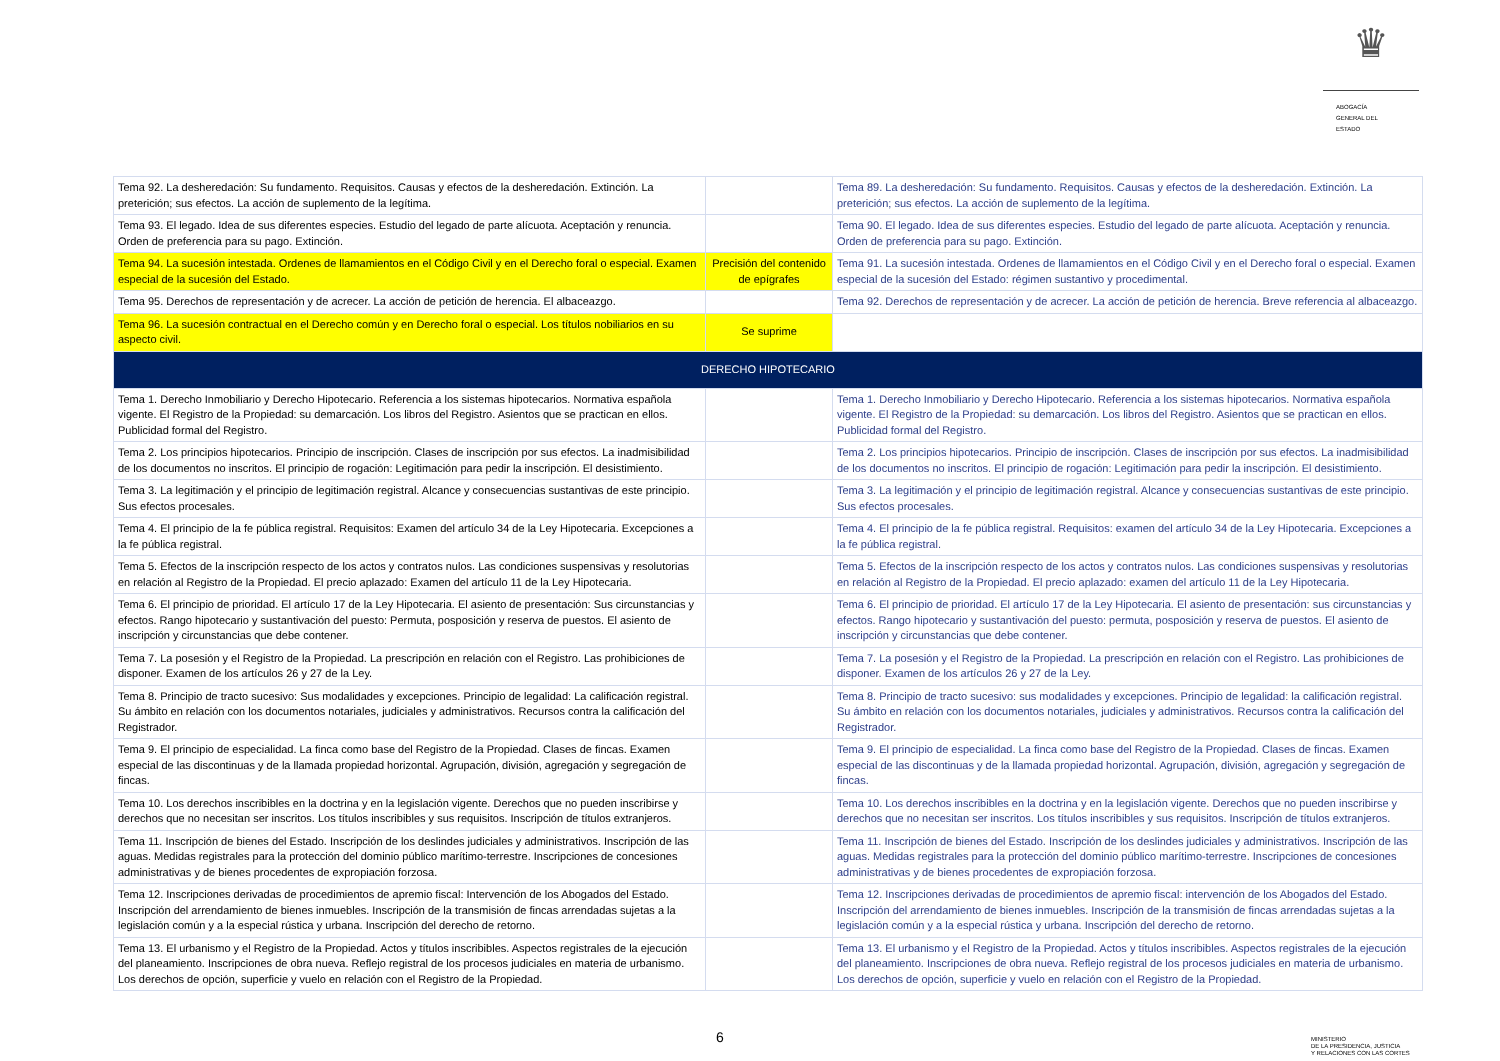♛
ABOGACÍA
GENERAL DEL
ESTADO
| Tema 92. La desheredación: Su fundamento. Requisitos. Causas y efectos de la desheredación. Extinción. La preterición; sus efectos. La acción de suplemento de la legítima. | | Tema 89. La desheredación: Su fundamento. Requisitos. Causas y efectos de la desheredación. Extinción. La preterición; sus efectos. La acción de suplemento de la legítima. |
| Tema 93. El legado. Idea de sus diferentes especies. Estudio del legado de parte alícuota. Aceptación y renuncia. Orden de preferencia para su pago. Extinción. | | Tema 90. El legado. Idea de sus diferentes especies. Estudio del legado de parte alícuota. Aceptación y renuncia. Orden de preferencia para su pago. Extinción. |
| Tema 94. La sucesión intestada. Ordenes de llamamientos en el Código Civil y en el Derecho foral o especial. Examen especial de la sucesión del Estado. | Precisión del contenido de epígrafes | Tema 91. La sucesión intestada. Ordenes de llamamientos en el Código Civil y en el Derecho foral o especial. Examen especial de la sucesión del Estado: régimen sustantivo y procedimental. |
| Tema 95. Derechos de representación y de acrecer. La acción de petición de herencia. El albaceazgo. | | Tema 92. Derechos de representación y de acrecer. La acción de petición de herencia. Breve referencia al albaceazgo. |
| Tema 96. La sucesión contractual en el Derecho común y en Derecho foral o especial. Los títulos nobiliarios en su aspecto civil. | Se suprime | |
| DERECHO HIPOTECARIO | | |
| Tema 1. Derecho Inmobiliario y Derecho Hipotecario. Referencia a los sistemas hipotecarios. Normativa española vigente. El Registro de la Propiedad: su demarcación. Los libros del Registro. Asientos que se practican en ellos. Publicidad formal del Registro. | | Tema 1. Derecho Inmobiliario y Derecho Hipotecario. Referencia a los sistemas hipotecarios. Normativa española vigente. El Registro de la Propiedad: su demarcación. Los libros del Registro. Asientos que se practican en ellos. Publicidad formal del Registro. |
| Tema 2. Los principios hipotecarios. Principio de inscripción. Clases de inscripción por sus efectos. La inadmisibilidad de los documentos no inscritos. El principio de rogación: Legitimación para pedir la inscripción. El desistimiento. | | Tema 2. Los principios hipotecarios. Principio de inscripción. Clases de inscripción por sus efectos. La inadmisibilidad de los documentos no inscritos. El principio de rogación: Legitimación para pedir la inscripción. El desistimiento. |
| Tema 3. La legitimación y el principio de legitimación registral. Alcance y consecuencias sustantivas de este principio. Sus efectos procesales. | | Tema 3. La legitimación y el principio de legitimación registral. Alcance y consecuencias sustantivas de este principio. Sus efectos procesales. |
| Tema 4. El principio de la fe pública registral. Requisitos: Examen del artículo 34 de la Ley Hipotecaria. Excepciones a la fe pública registral. | | Tema 4. El principio de la fe pública registral. Requisitos: examen del artículo 34 de la Ley Hipotecaria. Excepciones a la fe pública registral. |
| Tema 5. Efectos de la inscripción respecto de los actos y contratos nulos. Las condiciones suspensivas y resolutorias en relación al Registro de la Propiedad. El precio aplazado: Examen del artículo 11 de la Ley Hipotecaria. | | Tema 5. Efectos de la inscripción respecto de los actos y contratos nulos. Las condiciones suspensivas y resolutorias en relación al Registro de la Propiedad. El precio aplazado: examen del artículo 11 de la Ley Hipotecaria. |
| Tema 6. El principio de prioridad. El artículo 17 de la Ley Hipotecaria. El asiento de presentación: Sus circunstancias y efectos. Rango hipotecario y sustantivación del puesto: Permuta, posposición y reserva de puestos. El asiento de inscripción y circunstancias que debe contener. | | Tema 6. El principio de prioridad. El artículo 17 de la Ley Hipotecaria. El asiento de presentación: sus circunstancias y efectos. Rango hipotecario y sustantivación del puesto: permuta, posposición y reserva de puestos. El asiento de inscripción y circunstancias que debe contener. |
| Tema 7. La posesión y el Registro de la Propiedad. La prescripción en relación con el Registro. Las prohibiciones de disponer. Examen de los artículos 26 y 27 de la Ley. | | Tema 7. La posesión y el Registro de la Propiedad. La prescripción en relación con el Registro. Las prohibiciones de disponer. Examen de los artículos 26 y 27 de la Ley. |
| Tema 8. Principio de tracto sucesivo: Sus modalidades y excepciones. Principio de legalidad: La calificación registral. Su ámbito en relación con los documentos notariales, judiciales y administrativos. Recursos contra la calificación del Registrador. | | Tema 8. Principio de tracto sucesivo: sus modalidades y excepciones. Principio de legalidad: la calificación registral. Su ámbito en relación con los documentos notariales, judiciales y administrativos. Recursos contra la calificación del Registrador. |
| Tema 9. El principio de especialidad. La finca como base del Registro de la Propiedad. Clases de fincas. Examen especial de las discontinuas y de la llamada propiedad horizontal. Agrupación, división, agregación y segregación de fincas. | | Tema 9. El principio de especialidad. La finca como base del Registro de la Propiedad. Clases de fincas. Examen especial de las discontinuas y de la llamada propiedad horizontal. Agrupación, división, agregación y segregación de fincas. |
| Tema 10. Los derechos inscribibles en la doctrina y en la legislación vigente. Derechos que no pueden inscribirse y derechos que no necesitan ser inscritos. Los títulos inscribibles y sus requisitos. Inscripción de títulos extranjeros. | | Tema 10. Los derechos inscribibles en la doctrina y en la legislación vigente. Derechos que no pueden inscribirse y derechos que no necesitan ser inscritos. Los títulos inscribibles y sus requisitos. Inscripción de títulos extranjeros. |
| Tema 11. Inscripción de bienes del Estado. Inscripción de los deslindes judiciales y administrativos. Inscripción de las aguas. Medidas registrales para la protección del dominio público marítimo-terrestre. Inscripciones de concesiones administrativas y de bienes procedentes de expropiación forzosa. | | Tema 11. Inscripción de bienes del Estado. Inscripción de los deslindes judiciales y administrativos. Inscripción de las aguas. Medidas registrales para la protección del dominio público marítimo-terrestre. Inscripciones de concesiones administrativas y de bienes procedentes de expropiación forzosa. |
| Tema 12. Inscripciones derivadas de procedimientos de apremio fiscal: Intervención de los Abogados del Estado. Inscripción del arrendamiento de bienes inmuebles. Inscripción de la transmisión de fincas arrendadas sujetas a la legislación común y a la especial rústica y urbana. Inscripción del derecho de retorno. | | Tema 12. Inscripciones derivadas de procedimientos de apremio fiscal: intervención de los Abogados del Estado. Inscripción del arrendamiento de bienes inmuebles. Inscripción de la transmisión de fincas arrendadas sujetas a la legislación común y a la especial rústica y urbana. Inscripción del derecho de retorno. |
| Tema 13. El urbanismo y el Registro de la Propiedad. Actos y títulos inscribibles. Aspectos registrales de la ejecución del planeamiento. Inscripciones de obra nueva. Reflejo registral de los procesos judiciales en materia de urbanismo. Los derechos de opción, superficie y vuelo en relación con el Registro de la Propiedad. | | Tema 13. El urbanismo y el Registro de la Propiedad. Actos y títulos inscribibles. Aspectos registrales de la ejecución del planeamiento. Inscripciones de obra nueva. Reflejo registral de los procesos judiciales en materia de urbanismo. Los derechos de opción, superficie y vuelo en relación con el Registro de la Propiedad. |
6
MINISTERIO
DE LA PRESIDENCIA, JUSTICIA
Y RELACIONES CON LAS CORTES